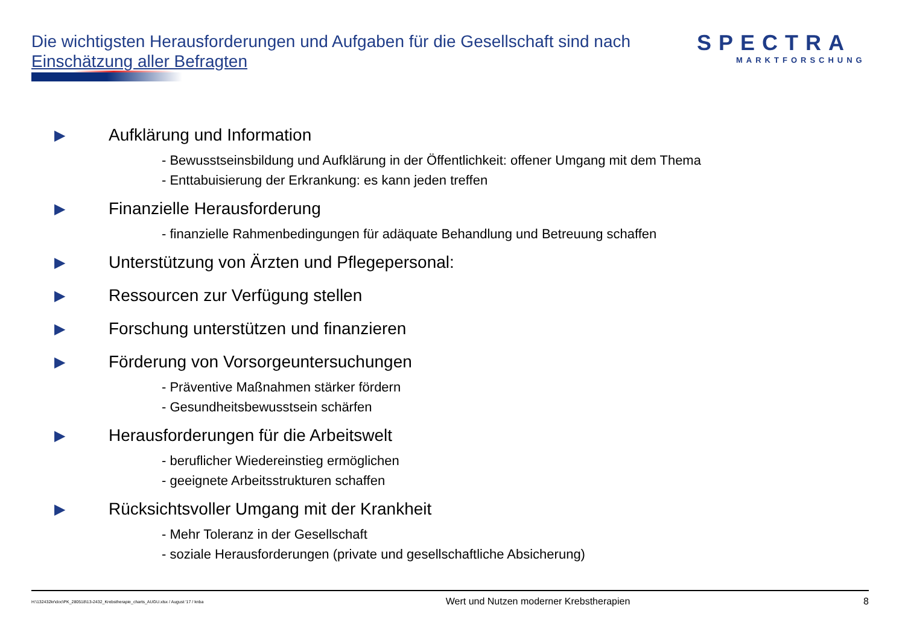Die wichtigsten Herausforderungen und Aufgaben für die Gesellschaft sind nach Einschätzung aller Befragten
SPECTRA
MARKTFORSCHUNG
▶ Aufklärung und Information
- Bewusstseinsbildung und Aufklärung in der Öffentlichkeit: offener Umgang mit dem Thema
- Enttabuisierung der Erkrankung: es kann jeden treffen
▶ Finanzielle Herausforderung
- finanzielle Rahmenbedingungen für adäquate Behandlung und Betreuung schaffen
▶ Unterstützung von Ärzten und Pflegepersonal:
▶ Ressourcen zur Verfügung stellen
▶ Forschung unterstützen und finanzieren
▶ Förderung von Vorsorgeuntersuchungen
- Präventive Maßnahmen stärker fördern
- Gesundheitsbewusstsein schärfen
▶ Herausforderungen für die Arbeitswelt
- beruflicher Wiedereinstieg ermöglichen
- geeignete Arbeitsstrukturen schaffen
▶ Rücksichtsvoller Umgang mit der Krankheit
- Mehr Toleranz in der Gesellschaft
- soziale Herausforderungen (private und gesellschaftliche Absicherung)
H:\132432kr\doc\PK_280518\13-2432_Krebstherapie_charts_AUGU.xlsx / August '17 / knba Wert und Nutzen moderner Krebstherapien 8